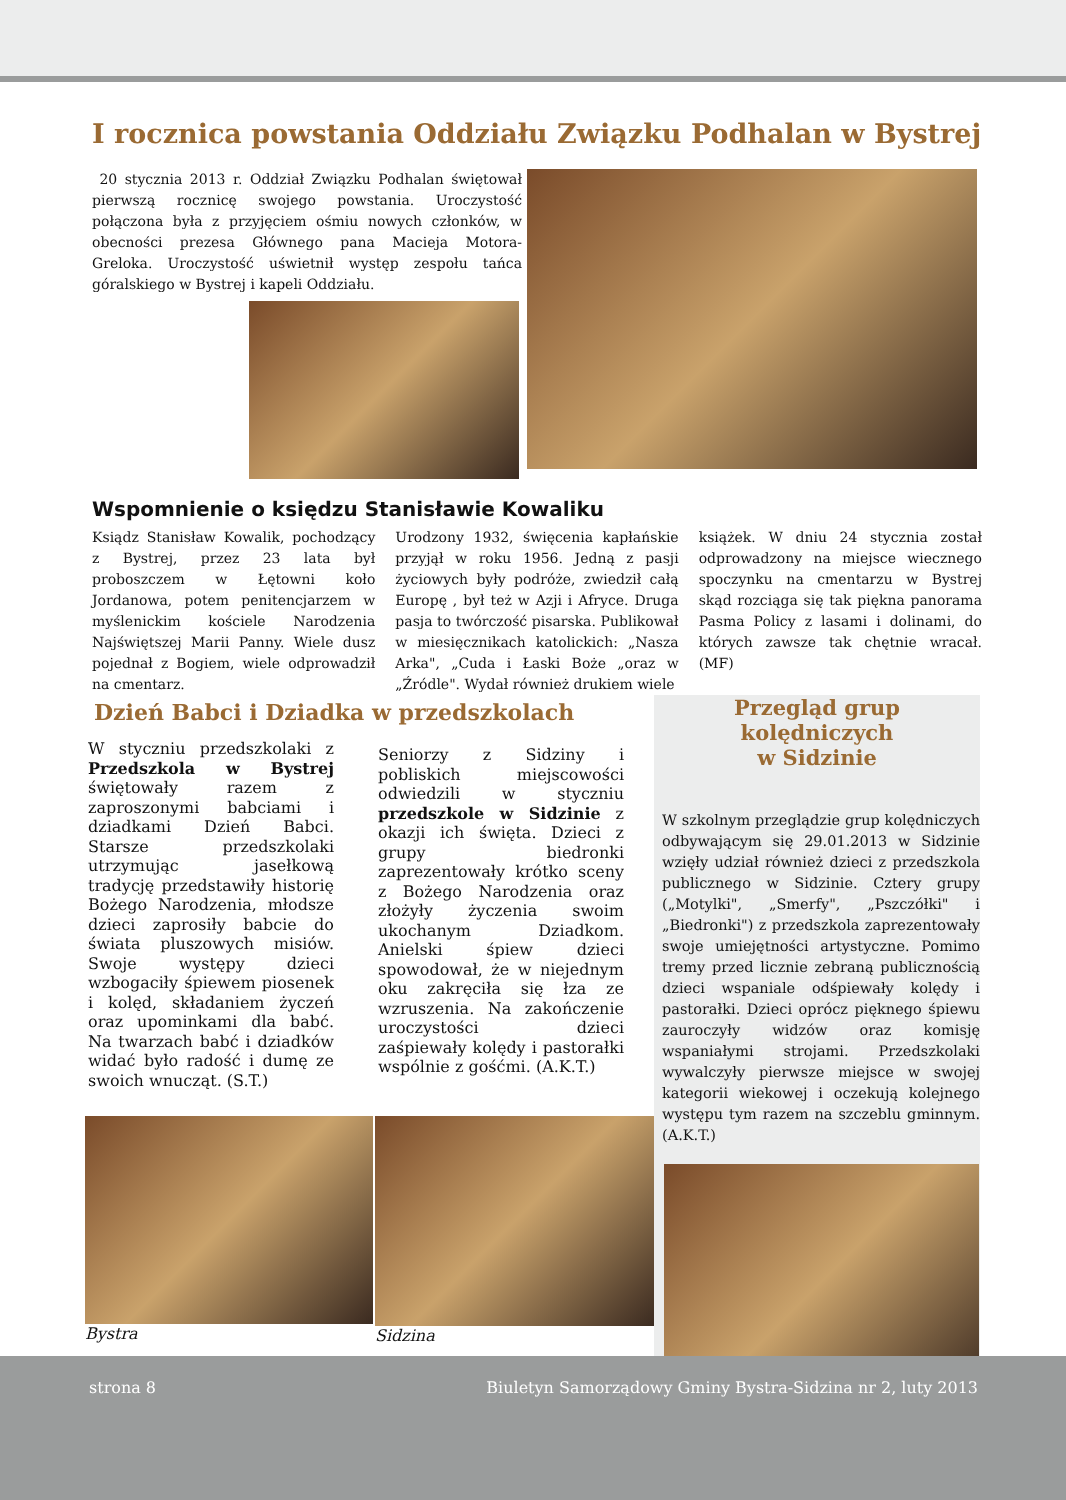I rocznica powstania Oddziału Związku Podhalan w Bystrej
20 stycznia 2013 r. Oddział Związku Podhalan świętował pierwszą rocznicę swojego powstania. Uroczystość połączona była z przyjęciem ośmiu nowych członków, w obecności prezesa Głównego pana Macieja Motora- Greloka. Uroczystość uświetnił występ zespołu tańca góralskiego w Bystrej i kapeli Oddziału.
Wspomnienie o księdzu Stanisławie Kowaliku
Ksiądz Stanisław Kowalik, pochodzący z Bystrej, przez 23 lata był proboszczem w Łętowni koło Jordanowa, potem penitencjarzem w myślenickim kościele Narodzenia Najświętszej Marii Panny. Wiele dusz pojednał z Bogiem, wiele odprowadził na cmentarz.
Urodzony 1932, święcenia kapłańskie przyjął w roku 1956. Jedną z pasji życiowych były podróże, zwiedził całą Europę , był też w Azji i Afryce. Druga pasja to twórczość pisarska. Publikował w miesięcznikach katolickich: „Nasza Arka", „Cuda i Łaski Boże „oraz w „Źródle". Wydał również drukiem wiele
książek. W dniu 24 stycznia został odprowadzony na miejsce wiecznego spoczynku na cmentarzu w Bystrej skąd rozciąga się tak piękna panorama Pasma Policy z lasami i dolinami, do których zawsze tak chętnie wracał. (MF)
Dzień Babci i Dziadka w przedszkolach
W styczniu przedszkolaki z Przedszkola w Bystrej świętowały razem z zaproszonymi babciami i dziadkami Dzień Babci. Starsze przedszkolaki utrzymując jasełkową tradycję przedstawiły historię Bożego Narodzenia, młodsze dzieci zaprosiły babcie do świata pluszowych misiów. Swoje występy dzieci wzbogaciły śpiewem piosenek i kolęd, składaniem życzeń oraz upominkami dla babć. Na twarzach babć i dziadków widać było radość i dumę ze swoich wnucząt. (S.T.)
Seniorzy z Sidziny i pobliskich miejscowości odwiedzili w styczniu przedszkole w Sidzinie z okazji ich święta. Dzieci z grupy biedronki zaprezentowały krótko sceny z Bożego Narodzenia oraz złożyły życzenia swoim ukochanym Dziadkom. Anielski śpiew dzieci spowodował, że w niejednym oku zakręciła się łza ze wzruszenia. Na zakończenie uroczystości dzieci zaśpiewały kolędy i pastorałki wspólnie z gośćmi. (A.K.T.)
Bystra Sidzina
Przegląd grup kolędniczych
w Sidzinie
W szkolnym przeglądzie grup kolędniczych odbywającym się 29.01.2013 w Sidzinie wzięły udział również dzieci z przedszkola publicznego w Sidzinie. Cztery grupy („Motylki", „Smerfy", „Pszczółki" i „Biedronki") z przedszkola zaprezentowały swoje umiejętności artystyczne. Pomimo tremy przed licznie zebraną publicznością dzieci wspaniale odśpiewały kolędy i pastorałki. Dzieci oprócz pięknego śpiewu zauroczyły widzów oraz komisję wspaniałymi strojami. Przedszkolaki wywalczyły pierwsze miejsce w swojej kategorii wiekowej i oczekują kolejnego występu tym razem na szczeblu gminnym.(A.K.T.)
strona 8 Biuletyn Samorządowy Gminy Bystra-Sidzina nr 2, luty 2013